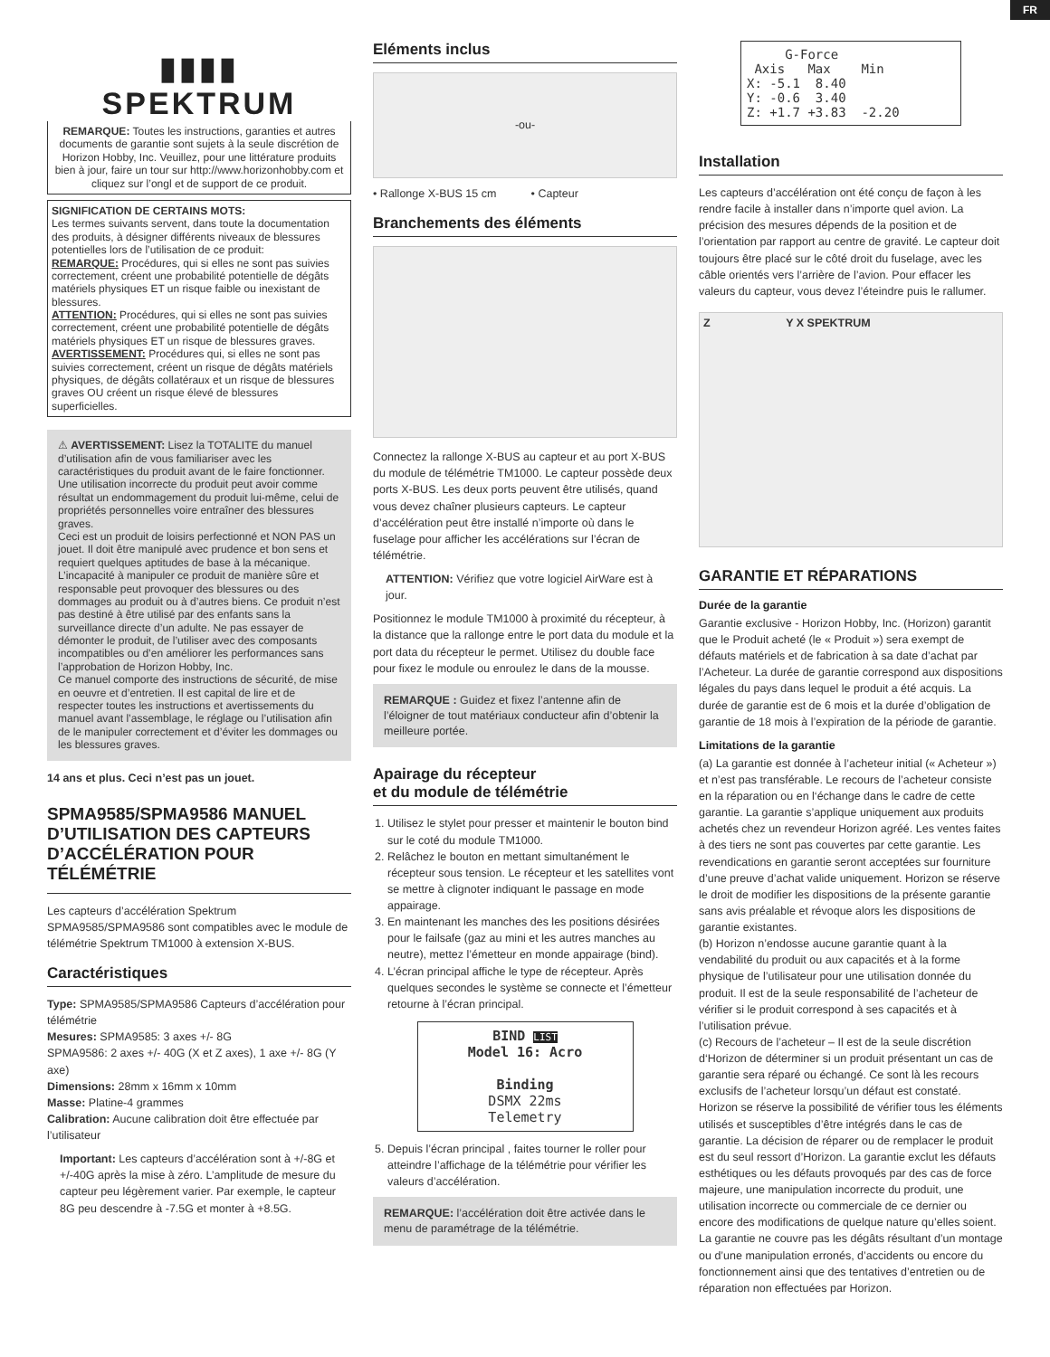FR
▮▮▮▮
SPEKTRUM
REMARQUE: Toutes les instructions, garanties et autres documents de garantie sont sujets à la seule discrétion de Horizon Hobby, Inc. Veuillez, pour une littérature produits bien à jour, faire un tour sur http://www.horizonhobby.com et cliquez sur l’ongl et de support de ce produit.
SIGNIFICATION DE CERTAINS MOTS:
Les termes suivants servent, dans toute la documentation des produits, à désigner différents niveaux de blessures potentielles lors de l’utilisation de ce produit:
REMARQUE: Procédures, qui si elles ne sont pas suivies correctement, créent une probabilité potentielle de dégâts matériels physiques ET un risque faible ou inexistant de blessures.
ATTENTION: Procédures, qui si elles ne sont pas suivies correctement, créent une probabilité potentielle de dégâts matériels physiques ET un risque de blessures graves.
AVERTISSEMENT: Procédures qui, si elles ne sont pas suivies correctement, créent un risque de dégâts matériels physiques, de dégâts collatéraux et un risque de blessures graves OU créent un risque élevé de blessures superficielles.
⚠ AVERTISSEMENT: Lisez la TOTALITE du manuel d’utilisation afin de vous familiariser avec les caractéristiques du produit avant de le faire fonctionner. Une utilisation incorrecte du produit peut avoir comme résultat un endommagement du produit lui-même, celui de propriétés personnelles voire entraîner des blessures graves.
Ceci est un produit de loisirs perfectionné et NON PAS un jouet. Il doit être manipulé avec prudence et bon sens et requiert quelques aptitudes de base à la mécanique. L’incapacité à manipuler ce produit de manière sûre et responsable peut provoquer des blessures ou des dommages au produit ou à d’autres biens. Ce produit n’est pas destiné à être utilisé par des enfants sans la surveillance directe d’un adulte. Ne pas essayer de démonter le produit, de l’utiliser avec des composants incompatibles ou d’en améliorer les performances sans l’approbation de Horizon Hobby, Inc.
Ce manuel comporte des instructions de sécurité, de mise en oeuvre et d’entretien. Il est capital de lire et de respecter toutes les instructions et avertissements du manuel avant l’assemblage, le réglage ou l’utilisation afin de le manipuler correctement et d’éviter les dommages ou les blessures graves.
14 ans et plus. Ceci n’est pas un jouet.
SPMA9585/SPMA9586 MANUEL D’UTILISATION DES CAPTEURS D’ACCÉLÉRATION POUR TÉLÉMÉTRIE
Les capteurs d’accélération Spektrum SPMA9585/SPMA9586 sont compatibles avec le module de télémétrie Spektrum TM1000 à extension X-BUS.
Caractéristiques
Type: SPMA9585/SPMA9586 Capteurs d’accélération pour télémétrie
Mesures: SPMA9585: 3 axes +/- 8G
SPMA9586: 2 axes +/- 40G (X et Z axes), 1 axe +/- 8G (Y axe)
Dimensions: 28mm x 16mm x 10mm
Masse: Platine-4 grammes
Calibration: Aucune calibration doit être effectuée par l’utilisateur
Important: Les capteurs d’accélération sont à +/-8G et +/-40G après la mise à zéro. L’amplitude de mesure du capteur peu légèrement varier. Par exemple, le capteur 8G peu descendre à -7.5G et monter à +8.5G.
Eléments inclus
-ou-
• Rallonge X-BUS 15 cm • Capteur
Branchements des éléments
Connectez la rallonge X-BUS au capteur et au port X-BUS du module de télémétrie TM1000. Le capteur possède deux ports X-BUS. Les deux ports peuvent être utilisés, quand vous devez chaîner plusieurs capteurs. Le capteur d’accélération peut être installé n’importe où dans le fuselage pour afficher les accélérations sur l’écran de télémétrie.
ATTENTION: Vérifiez que votre logiciel AirWare est à jour.
Positionnez le module TM1000 à proximité du récepteur, à la distance que la rallonge entre le port data du module et la port data du récepteur le permet. Utilisez du double face pour fixez le module ou enroulez le dans de la mousse.
REMARQUE : Guidez et fixez l’antenne afin de l’éloigner de tout matériaux conducteur afin d’obtenir la meilleure portée.
Apairage du récepteur
et du module de télémétrie
1. Utilisez le stylet pour presser et maintenir le bouton bind sur le coté du module TM1000.
2. Relâchez le bouton en mettant simultanément le récepteur sous tension. Le récepteur et les satellites vont se mettre à clignoter indiquant le passage en mode appairage.
3. En maintenant les manches des les positions désirées pour le failsafe (gaz au mini et les autres manches au neutre), mettez l’émetteur en monde appairage (bind).
4. L’écran principal affiche le type de récepteur. Après quelques secondes le système se connecte et l’émetteur retourne à l’écran principal.
BIND LIST
Model 16: Acro
Binding
DSMX 22ms
Telemetry
5. Depuis l’écran principal , faites tourner le roller pour atteindre l’affichage de la télémétrie pour vérifier les valeurs d’accélération.
REMARQUE: l’accélération doit être activée dans le menu de paramétrage de la télémétrie.
G-Force Axis Max Min X: -5.1 8.40 Y: -0.6 3.40 Z: +1.7 +3.83 -2.20
Installation
Les capteurs d’accélération ont été conçu de façon à les rendre facile à installer dans n’importe quel avion. La précision des mesures dépends de la position et de l’orientation par rapport au centre de gravité. Le capteur doit toujours être placé sur le côté droit du fuselage, avec les câble orientés vers l’arrière de l’avion. Pour effacer les valeurs du capteur, vous devez l’éteindre puis le rallumer.
Z Y X SPEKTRUM
GARANTIE ET RÉPARATIONS
Durée de la garantie
Garantie exclusive - Horizon Hobby, Inc. (Horizon) garantit que le Produit acheté (le « Produit ») sera exempt de défauts matériels et de fabrication à sa date d’achat par l’Acheteur. La durée de garantie correspond aux dispositions légales du pays dans lequel le produit a été acquis. La durée de garantie est de 6 mois et la durée d’obligation de garantie de 18 mois à l’expiration de la période de garantie.
Limitations de la garantie
(a) La garantie est donnée à l’acheteur initial (« Acheteur ») et n’est pas transférable. Le recours de l’acheteur consiste en la réparation ou en l‘échange dans le cadre de cette garantie. La garantie s’applique uniquement aux produits achetés chez un revendeur Horizon agréé. Les ventes faites à des tiers ne sont pas couvertes par cette garantie. Les revendications en garantie seront acceptées sur fourniture d’une preuve d’achat valide uniquement. Horizon se réserve le droit de modifier les dispositions de la présente garantie sans avis préalable et révoque alors les dispositions de garantie existantes.
(b) Horizon n’endosse aucune garantie quant à la vendabilité du produit ou aux capacités et à la forme physique de l’utilisateur pour une utilisation donnée du produit. Il est de la seule responsabilité de l’acheteur de vérifier si le produit correspond à ses capacités et à l’utilisation prévue.
(c) Recours de l’acheteur – Il est de la seule discrétion d‘Horizon de déterminer si un produit présentant un cas de garantie sera réparé ou échangé. Ce sont là les recours exclusifs de l’acheteur lorsqu’un défaut est constaté.
Horizon se réserve la possibilité de vérifier tous les éléments utilisés et susceptibles d’être intégrés dans le cas de garantie. La décision de réparer ou de remplacer le produit est du seul ressort d’Horizon. La garantie exclut les défauts esthétiques ou les défauts provoqués par des cas de force majeure, une manipulation incorrecte du produit, une utilisation incorrecte ou commerciale de ce dernier ou encore des modifications de quelque nature qu’elles soient. La garantie ne couvre pas les dégâts résultant d’un montage ou d’une manipulation erronés, d’accidents ou encore du fonctionnement ainsi que des tentatives d’entretien ou de réparation non effectuées par Horizon.